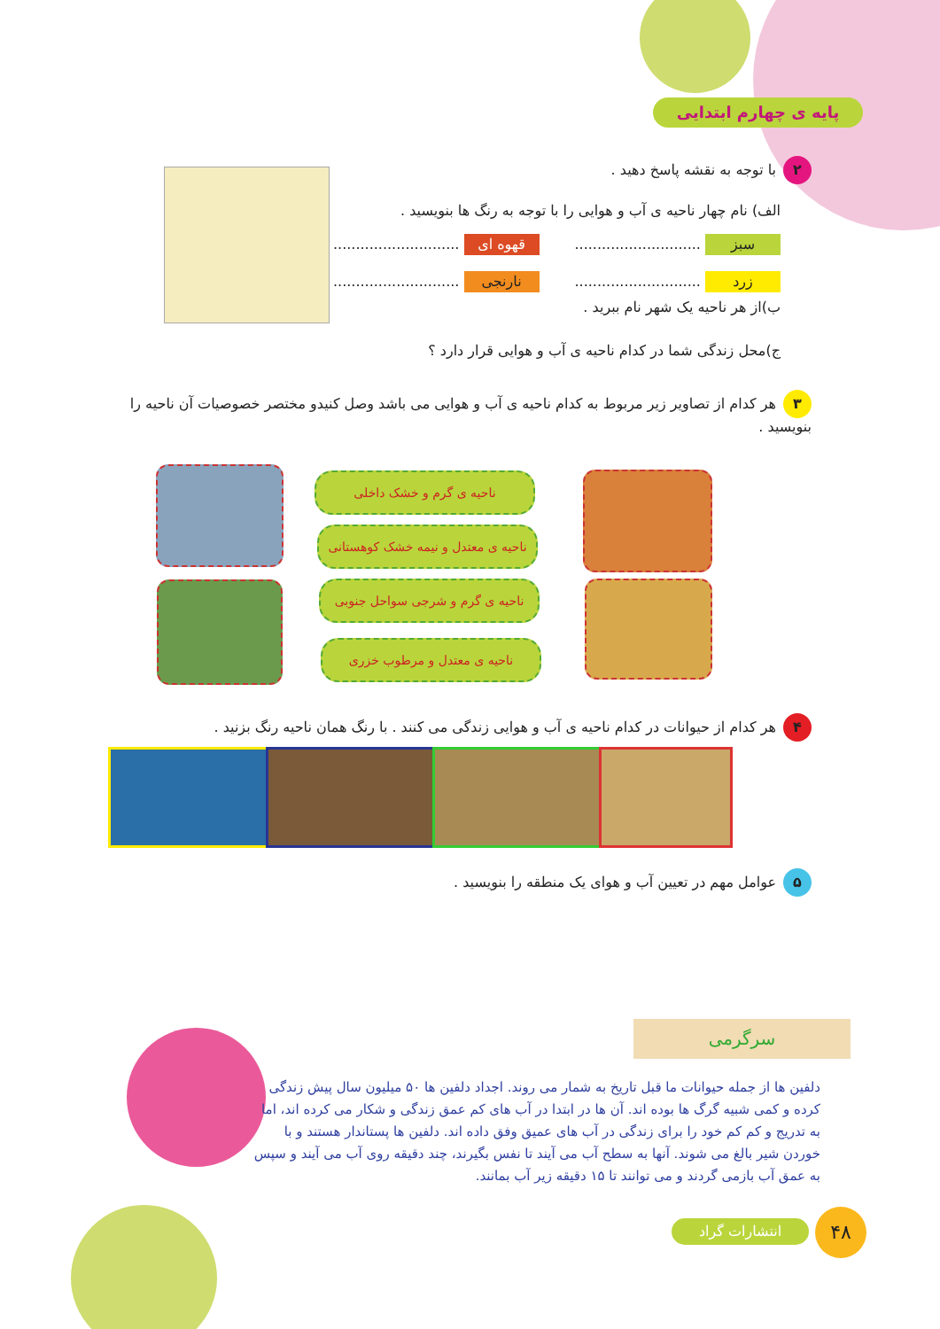پایه ی چهارم ابتدایی
۲ با توجه به نقشه پاسخ دهید .
الف) نام چهار ناحیه ی آب و هوایی را با توجه به رنگ ها بنویسید .
سبز ............................ قهوه ای ............................
زرد ............................ نارنجی ............................
ب)از هر ناحیه یک شهر نام ببرید .
ج)محل زندگی شما در کدام ناحیه ی آب و هوایی قرار دارد ؟
۳ هر کدام از تصاویر زیر مربوط به کدام ناحیه ی آب و هوایی می باشد وصل کنیدو مختصر خصوصیات آن ناحیه را بنویسید .
ناحیه ی گرم و خشک داخلی
ناحیه ی معتدل و نیمه خشک کوهستانی
ناحیه ی گرم و شرجی سواحل جنوبی
ناحیه ی معتدل و مرطوب خزری
۴ هر کدام از حیوانات در کدام ناحیه ی آب و هوایی زندگی می کنند . با رنگ همان ناحیه رنگ بزنید .
۵ عوامل مهم در تعیین آب و هوای یک منطقه را بنویسید .
سرگرمی
دلفین ها از جمله حیوانات ما قبل تاریخ به شمار می روند. اجداد دلفین ها ۵۰ میلیون سال پیش زندگی کرده و کمی شبیه گرگ ها بوده اند. آن ها در ابتدا در آب های کم عمق زندگی و شکار می کرده اند، اما به تدریج و کم کم خود را برای زندگی در آب های عمیق وفق داده اند. دلفین ها پستاندار هستند و با خوردن شیر بالغ می شوند. آنها به سطح آب می آیند تا نفس بگیرند، چند دقیقه روی آب می آیند و سپس به عمق آب بازمی گردند و می توانند تا ۱۵ دقیقه زیر آب بمانند.
انتشارات گراد ۴۸